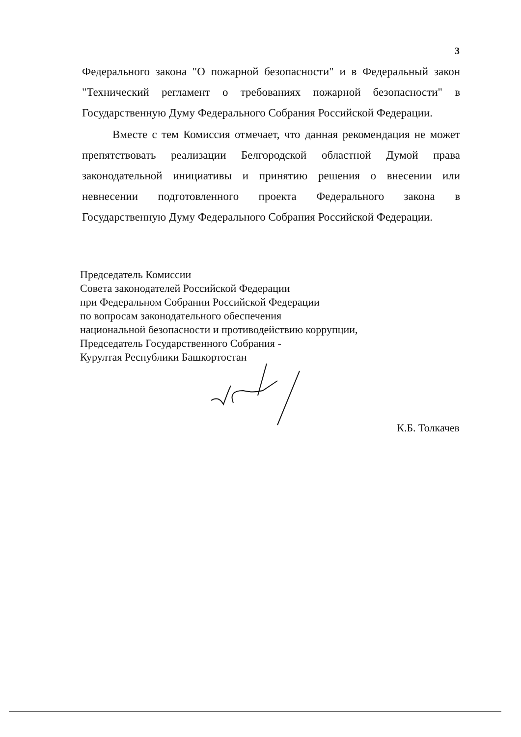3
Федерального закона "О пожарной безопасности" и в Федеральный закон "Технический регламент о требованиях пожарной безопасности" в Государственную Думу Федерального Собрания Российской Федерации.
Вместе с тем Комиссия отмечает, что данная рекомендация не может препятствовать реализации Белгородской областной Думой права законодательной инициативы и принятию решения о внесении или невнесении подготовленного проекта Федерального закона в Государственную Думу Федерального Собрания Российской Федерации.
Председатель Комиссии
Совета законодателей Российской Федерации
при Федеральном Собрании Российской Федерации
по вопросам законодательного обеспечения
национальной безопасности и противодействию коррупции,
Председатель Государственного Собрания -
Курултая Республики Башкортостан
К.Б. Толкачев